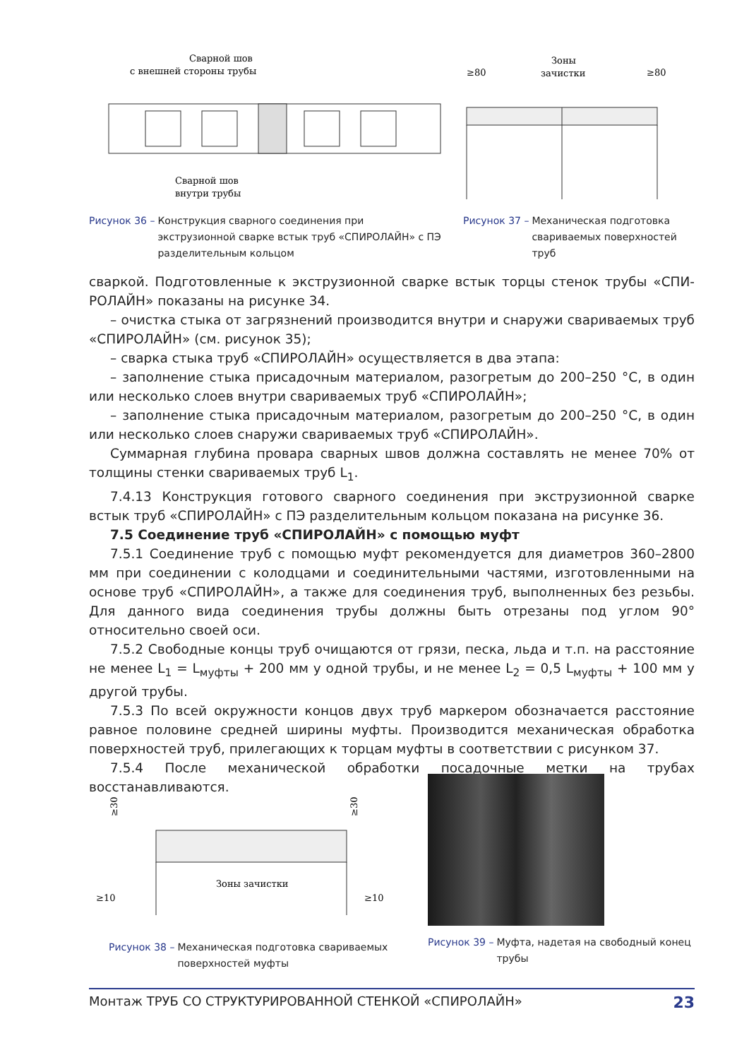Сварной шов
с внешней стороны трубы
Сварной шов
внутри трубы
Рисунок 36 – Конструкция сварного соединения при экструзионной сварке встык труб «СПИРОЛАЙН» с ПЭ разделительным кольцом
≥80
Зоны
зачистки
≥80
Рисунок 37 – Механическая подготовка свариваемых поверхностей труб
сваркой. Подготовленные к экструзионной сварке встык торцы стенок трубы «СПИ-РОЛАЙН» показаны на рисунке 34.
– очистка стыка от загрязнений производится внутри и снаружи свариваемых труб «СПИРОЛАЙН» (см. рисунок 35);
– сварка стыка труб «СПИРОЛАЙН» осуществляется в два этапа:
– заполнение стыка присадочным материалом, разогретым до 200–250 °С, в один или несколько слоев внутри свариваемых труб «СПИРОЛАЙН»;
– заполнение стыка присадочным материалом, разогретым до 200–250 °С, в один или несколько слоев снаружи свариваемых труб «СПИРОЛАЙН».
Суммарная глубина провара сварных швов должна составлять не менее 70% от толщины стенки свариваемых труб L<sub>1</sub>.
7.4.13 Конструкция готового сварного соединения при экструзионной сварке встык труб «СПИРОЛАЙН» с ПЭ разделительным кольцом показана на рисунке 36.
7.5 Соединение труб «СПИРОЛАЙН» с помощью муфт
7.5.1 Соединение труб с помощью муфт рекомендуется для диаметров 360–2800 мм при соединении с колодцами и соединительными частями, изготовленными на основе труб «СПИРОЛАЙН», а также для соединения труб, выполненных без резьбы. Для данного вида соединения трубы должны быть отрезаны под углом 90° относительно своей оси.
7.5.2 Свободные концы труб очищаются от грязи, песка, льда и т.п. на расстояние не менее L<sub>1</sub> = L<sub>муфты</sub> + 200 мм у одной трубы, и не менее L<sub>2</sub> = 0,5 L<sub>муфты</sub> + 100 мм у другой трубы.
7.5.3 По всей окружности концов двух труб маркером обозначается расстояние равное половине средней ширины муфты. Производится механическая обработка поверхностей труб, прилегающих к торцам муфты в соответствии с рисунком 37.
7.5.4 После механической обработки посадочные метки на трубах восстанавливаются.
≥30
≥30
Зоны зачистки
≥10
≥10
Рисунок 38 – Механическая подготовка свариваемых поверхностей муфты
Рисунок 39 – Муфта, надетая на свободный конец трубы
Монтаж ТРУБ СО СТРУКТУРИРОВАННОЙ СТЕНКОЙ «СПИРОЛАЙН» 23